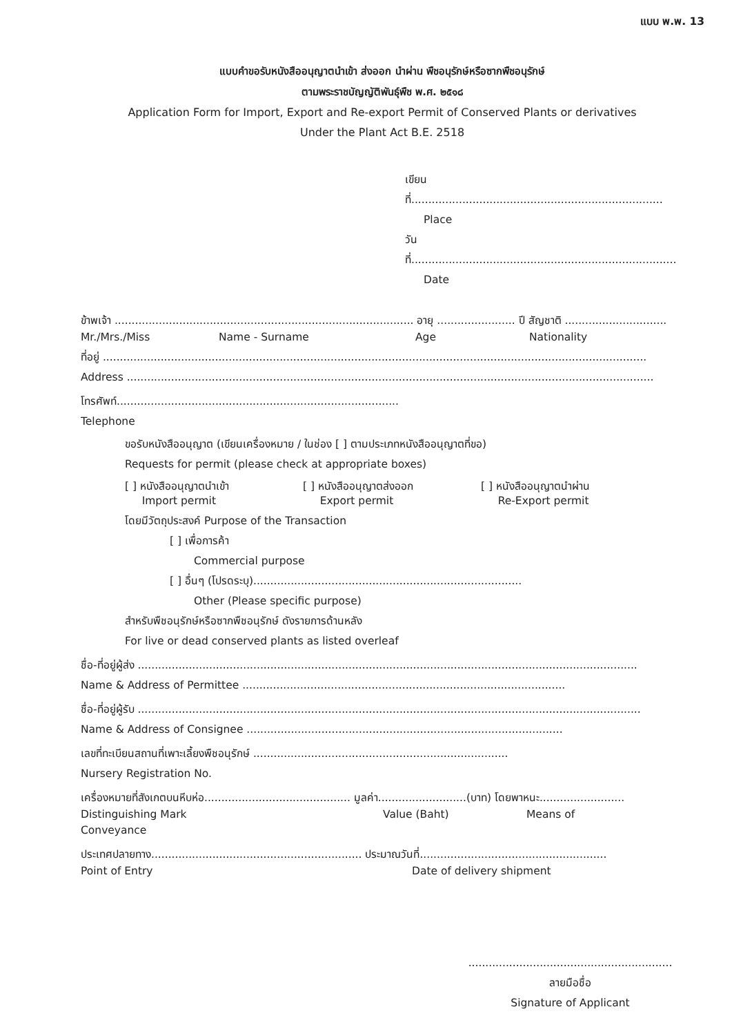แบบ พ.พ. 13
แบบคำขอรับหนังสืออนุญาตนำเข้า ส่งออก นำผ่าน พืชอนุรักษ์หรือซากพืชอนุรักษ์
ตามพระราชบัญญัติพันธุ์พืช พ.ศ. ๒๕๑๘
Application Form for Import, Export and Re-export Permit of Conserved Plants or derivatives
Under the Plant Act B.E. 2518
เขียนที่..........................................................................
Place
วันที่..............................................................................
Date
ข้าพเจ้า ........................................................................................ อายุ ....................... ปี สัญชาติ ..............................
Mr./Mrs./Miss Name - Surname Age Nationality
ที่อยู่ ................................................................................................................................................................
Address ...........................................................................................................................................................
โทรศัพท์...................................................................................
Telephone
ขอรับหนังสืออนุญาต (เขียนเครื่องหมาย / ในช่อง [ ] ตามประเภทหนังสืออนุญาตที่ขอ)
Requests for permit (please check at appropriate boxes)
[ ] หนังสืออนุญาตนำเข้า
Import permit [ ] หนังสืออนุญาตส่งออก
Export permit [ ] หนังสืออนุญาตนำผ่าน
Re-Export permit
โดยมีวัตถุประสงค์ Purpose of the Transaction
[ ] เพื่อการค้า
Commercial purpose
[ ] อื่นๆ (โปรดระบุ)...............................................................................
Other (Please specific purpose)
สำหรับพืชอนุรักษ์หรือซากพืชอนุรักษ์ ดังรายการด้านหลัง
For live or dead conserved plants as listed overleaf
ชื่อ-ที่อยู่ผู้ส่ง ...................................................................................................................................................
Name & Address of Permittee ...............................................................................................
ชื่อ-ที่อยู่ผู้รับ ....................................................................................................................................................
Name & Address of Consignee .............................................................................................
เลขที่ทะเบียนสถานที่เพาะเลี้ยงพืชอนุรักษ์ ...........................................................................
Nursery Registration No.
เครื่องหมายที่สังเกตบนหีบห่อ........................................... มูลค่า..........................(บาท) โดยพาหนะ.........................
Distinguishing Mark Value (Baht) Means of
Conveyance
ประเทศปลายทาง.............................................................. ประมาณวันที่.......................................................
Point of Entry Date of delivery shipment
............................................................
ลายมือชื่อ
Signature of Applicant